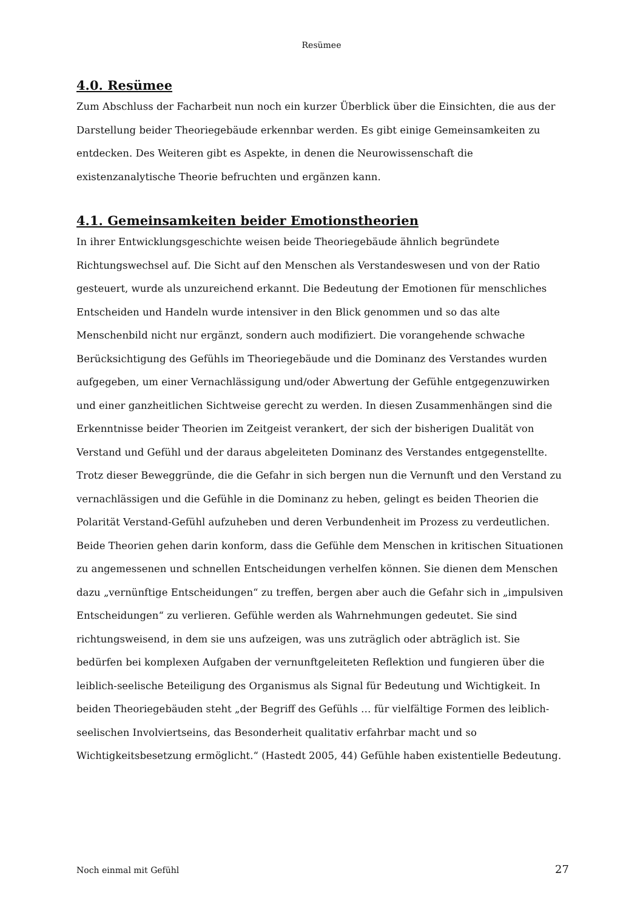Resümee
4.0. Resümee
Zum Abschluss der Facharbeit nun noch ein kurzer Überblick über die Einsichten, die aus der Darstellung beider Theoriegebäude erkennbar werden. Es gibt einige Gemeinsamkeiten zu entdecken. Des Weiteren gibt es Aspekte, in denen die Neurowissenschaft die existenzanalytische Theorie befruchten und ergänzen kann.
4.1. Gemeinsamkeiten beider Emotionstheorien
In ihrer Entwicklungsgeschichte weisen beide Theoriegebäude ähnlich begründete Richtungswechsel auf. Die Sicht auf den Menschen als Verstandeswesen und von der Ratio gesteuert, wurde als unzureichend erkannt. Die Bedeutung der Emotionen für menschliches Entscheiden und Handeln wurde intensiver in den Blick genommen und so das alte Menschenbild nicht nur ergänzt, sondern auch modifiziert. Die vorangehende schwache Berücksichtigung des Gefühls im Theoriegebäude und die Dominanz des Verstandes wurden aufgegeben, um einer Vernachlässigung und/oder Abwertung der Gefühle entgegenzuwirken und einer ganzheitlichen Sichtweise gerecht zu werden. In diesen Zusammenhängen sind die Erkenntnisse beider Theorien im Zeitgeist verankert, der sich der bisherigen Dualität von Verstand und Gefühl und der daraus abgeleiteten Dominanz des Verstandes entgegenstellte.
Trotz dieser Beweggründe, die die Gefahr in sich bergen nun die Vernunft und den Verstand zu vernachlässigen und die Gefühle in die Dominanz zu heben, gelingt es beiden Theorien die Polarität Verstand-Gefühl aufzuheben und deren Verbundenheit im Prozess zu verdeutlichen.
Beide Theorien gehen darin konform, dass die Gefühle dem Menschen in kritischen Situationen zu angemessenen und schnellen Entscheidungen verhelfen können. Sie dienen dem Menschen dazu „vernünftige Entscheidungen“ zu treffen, bergen aber auch die Gefahr sich in „impulsiven Entscheidungen“ zu verlieren. Gefühle werden als Wahrnehmungen gedeutet. Sie sind richtungsweisend, in dem sie uns aufzeigen, was uns zuträglich oder abträglich ist. Sie bedürfen bei komplexen Aufgaben der vernunftgeleiteten Reflektion und fungieren über die leiblich-seelische Beteiligung des Organismus als Signal für Bedeutung und Wichtigkeit. In beiden Theoriegebäuden steht „der Begriff des Gefühls … für vielfältige Formen des leiblich-seelischen Involviertseins, das Besonderheit qualitativ erfahrbar macht und so Wichtigkeitsbesetzung ermöglicht.“ (Hastedt 2005, 44) Gefühle haben existentielle Bedeutung.
Noch einmal mit Gefühl 27